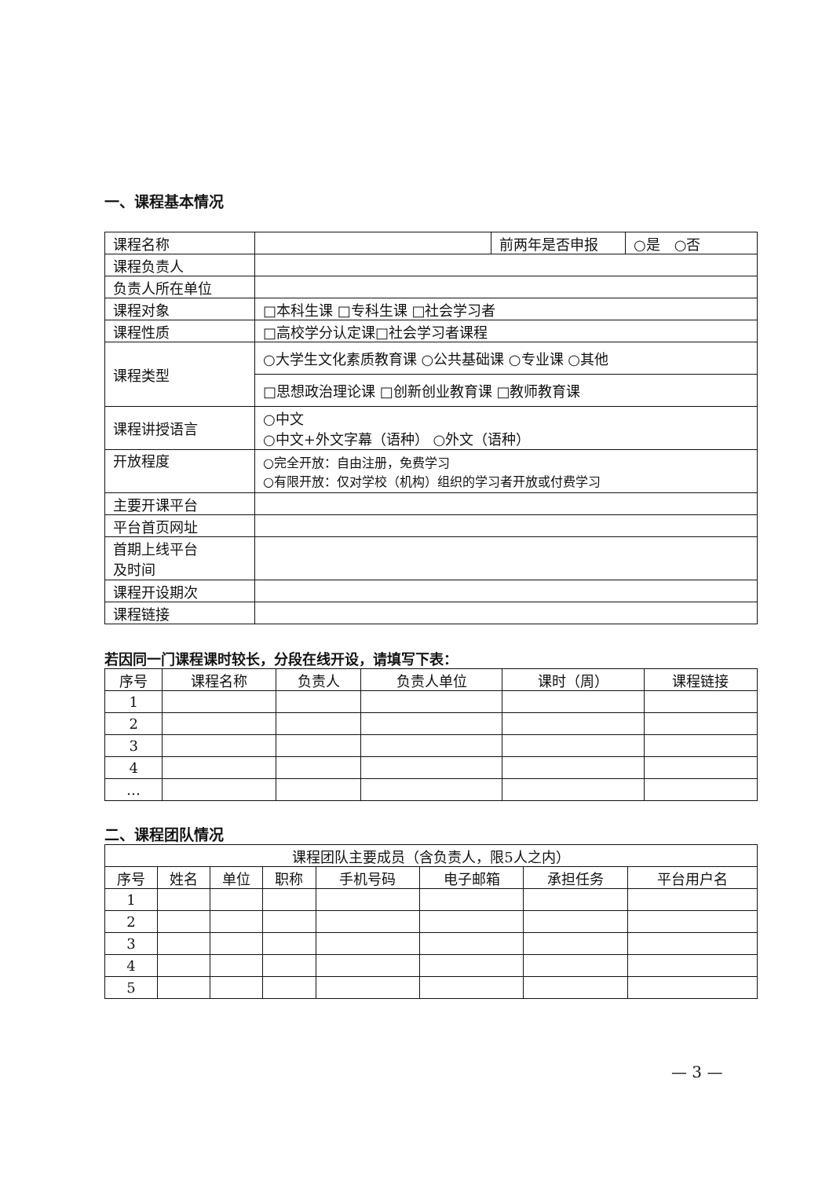一、课程基本情况
| 课程名称 | | 前两年是否申报 | ○是 ○否 |
| 课程负责人 | | | |
| 负责人所在单位 | | | |
| 课程对象 | □本科生课 □专科生课 □社会学习者 | | |
| 课程性质 | □高校学分认定课□社会学习者课程 | | |
| 课程类型 | ○大学生文化素质教育课 ○公共基础课 ○专业课 ○其他 | | |
| | □思想政治理论课 □创新创业教育课 □教师教育课 | | |
| 课程讲授语言 | ○中文 ○中文+外文字幕（语种） ○外文（语种） | | |
| 开放程度 | ○完全开放：自由注册，免费学习 ○有限开放：仅对学校（机构）组织的学习者开放或付费学习 | | |
| 主要开课平台 | | | |
| 平台首页网址 | | | |
| 首期上线平台 及时间 | | | |
| 课程开设期次 | | | |
| 课程链接 | | | |
若因同一门课程课时较长，分段在线开设，请填写下表：
| 序号 | 课程名称 | 负责人 | 负责人单位 | 课时（周） | 课程链接 |
| --- | --- | --- | --- | --- | --- |
| 1 | | | | | |
| 2 | | | | | |
| 3 | | | | | |
| 4 | | | | | |
| … | | | | | |
二、课程团队情况
| 课程团队主要成员（含负责人，限5人之内） | | | | | | | |
| --- | --- | --- | --- | --- | --- | --- | --- |
| 序号 | 姓名 | 单位 | 职称 | 手机号码 | 电子邮箱 | 承担任务 | 平台用户名 |
| 1 | | | | | | | |
| 2 | | | | | | | |
| 3 | | | | | | | |
| 4 | | | | | | | |
| 5 | | | | | | | |
— 3 —